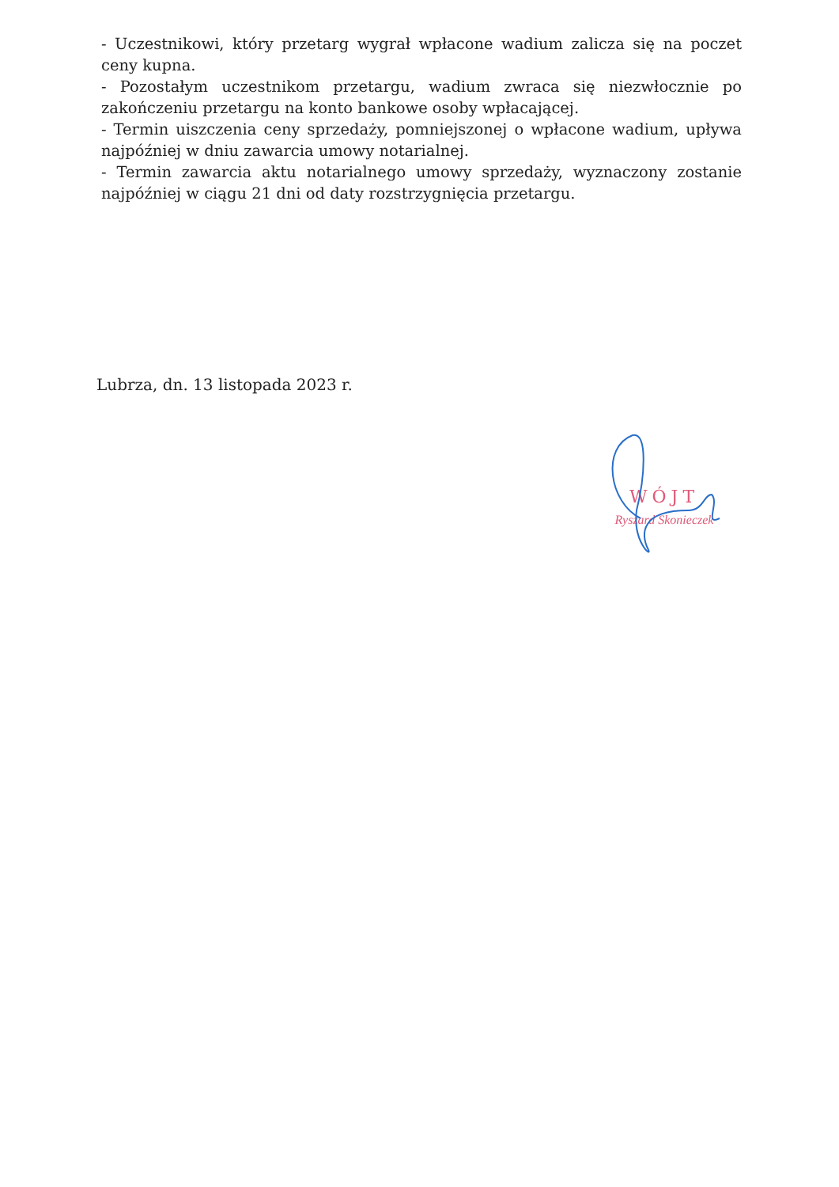- Uczestnikowi, który przetarg wygrał wpłacone wadium zalicza się na poczet ceny kupna.
- Pozostałym uczestnikom przetargu, wadium zwraca się niezwłocznie po zakończeniu przetargu na konto bankowe osoby wpłacającej.
- Termin uiszczenia ceny sprzedaży, pomniejszonej o wpłacone wadium, upływa najpóźniej w dniu zawarcia umowy notarialnej.
- Termin zawarcia aktu notarialnego umowy sprzedaży, wyznaczony zostanie najpóźniej w ciągu 21 dni od daty rozstrzygnięcia przetargu.
Lubrza, dn. 13 listopada 2023 r.
WÓJT
Ryszard Skonieczek